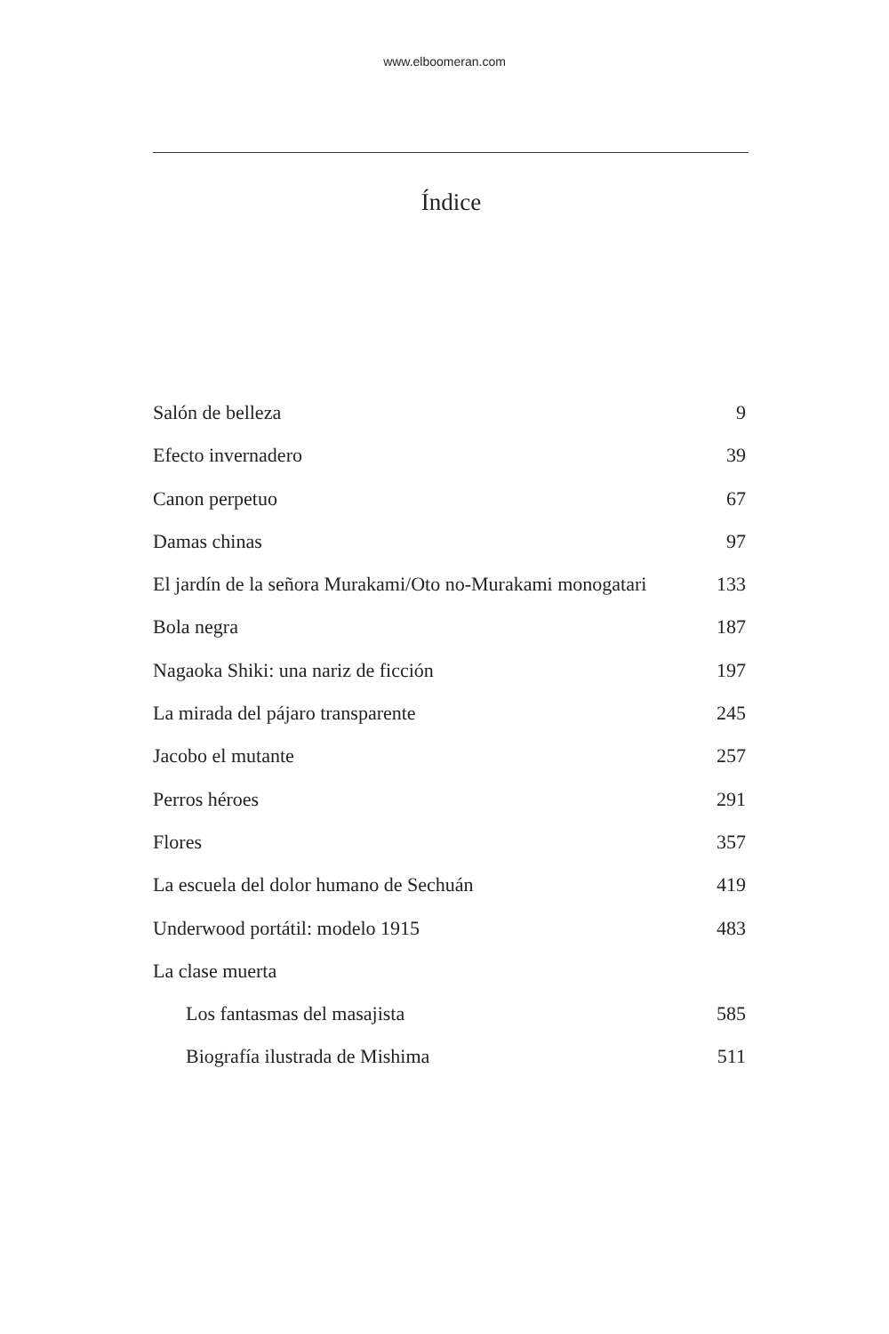www.elboomeran.com
Índice
Salón de belleza 9
Efecto invernadero 39
Canon perpetuo 67
Damas chinas 97
El jardín de la señora Murakami/Oto no-Murakami monogatari 133
Bola negra 187
Nagaoka Shiki: una nariz de ficción 197
La mirada del pájaro transparente 245
Jacobo el mutante 257
Perros héroes 291
Flores 357
La escuela del dolor humano de Sechuán 419
Underwood portátil: modelo 1915 483
La clase muerta
Los fantasmas del masajista 585
Biografía ilustrada de Mishima 511